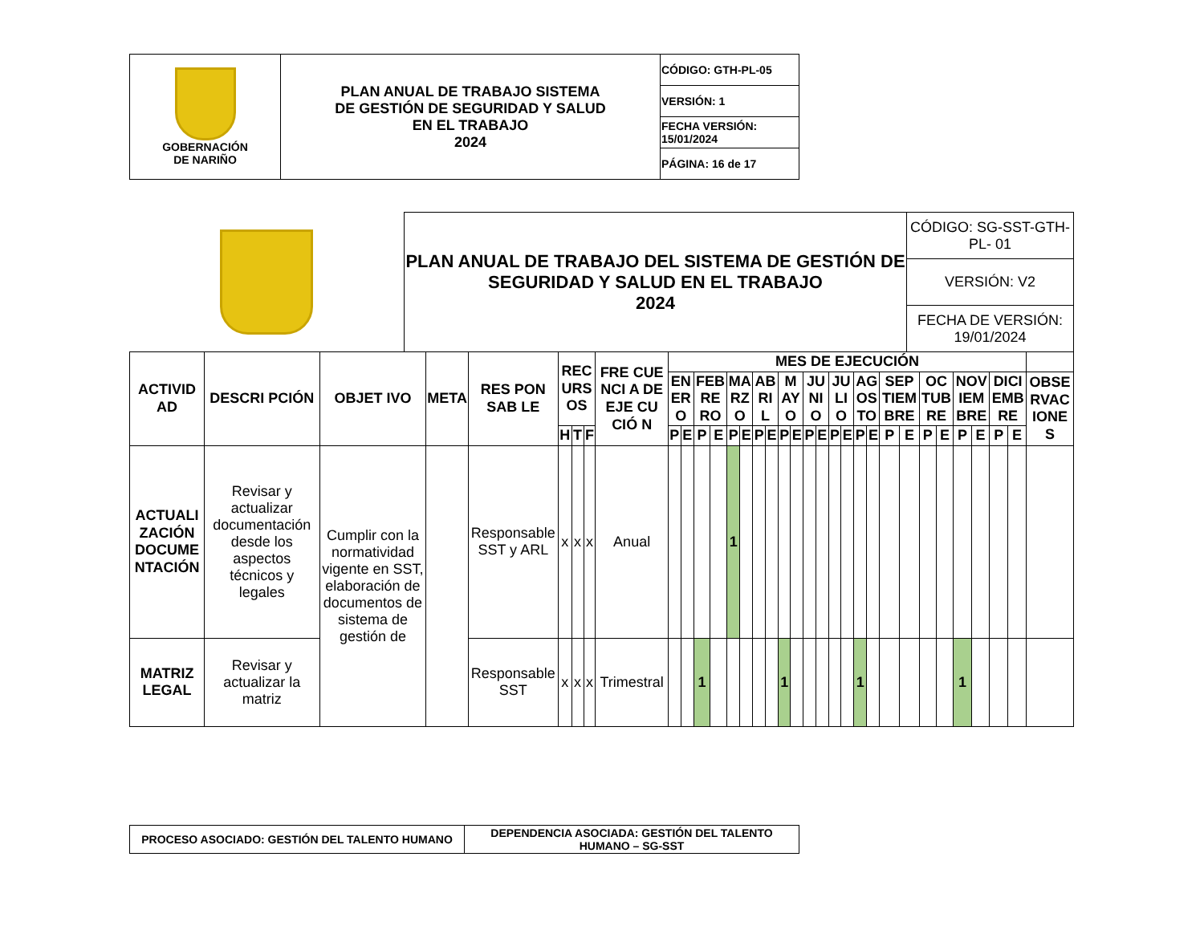| GOBERNACIÓN DE NARIÑO | PLAN ANUAL DE TRABAJO SISTEMA DE GESTIÓN DE SEGURIDAD Y SALUD EN EL TRABAJO 2024 | CÓDIGO: GTH-PL-05 |
| | | VERSIÓN: 1 |
| | | FECHA VERSIÓN: 15/01/2024 |
| | | PÁGINA: 16 de 17 |
| | PLAN ANUAL DE TRABAJO DEL SISTEMA DE GESTIÓN DE SEGURIDAD Y SALUD EN EL TRABAJO 2024 | CÓDIGO: SG-SST-GTH- PL- 01 |
| | | VERSIÓN: V2 |
| | | FECHA DE VERSIÓN: 19/01/2024 |
| ACTIVID AD | DESCRI PCIÓN | OBJET IVO | META | RES PON SAB LE | REC URS OS | | | FRE CUE NCI A DE EJE CU CIÓ N | MES DE EJECUCIÓN | | | | | | | | | | | | | | | | | | | | | | | | |
| --- | --- | --- | --- | --- | --- | --- | --- | --- | --- | --- | --- | --- | --- | --- | --- | --- | --- | --- | --- | --- | --- | --- | --- | --- | --- | --- | --- | --- | --- | --- | --- | --- | --- |
| | | | | | | | | | EN ER O | | FEB RE RO | | MA RZ O | | AB RI L | | M AY O | | JU NI O | | JU LI O | | AG OS TO | | SEP TIEM BRE | | OC TUB RE | | NOV IEM BRE | | DICI EMB RE | | OBSE RVAC IONE S |
| | | | | | H | T | F | | P | E | P | E | P | E | P | E | P | E | P | E | P | E | P | E | P | E | P | E | P | E | P | E | |
| ACTUALI ZACIÓN DOCUME NTACIÓN | Revisar y actualizar documentación desde los aspectos técnicos y legales | Cumplir con la normatividad vigente en SST, elaboración de documentos de sistema de gestión de | | Responsable SST y ARL | x | x | x | Anual | | | | | 1 | | | | | | | | | | | | | | | | | | | | |
| MATRIZ LEGAL | Revisar y actualizar la matriz | | | Responsable SST | x | x | x | Trimestral | | | 1 | | | | | | 1 | | | | | | 1 | | | | | | 1 | | | | |
| PROCESO ASOCIADO: GESTIÓN DEL TALENTO HUMANO | DEPENDENCIA ASOCIADA: GESTIÓN DEL TALENTO HUMANO – SG-SST |